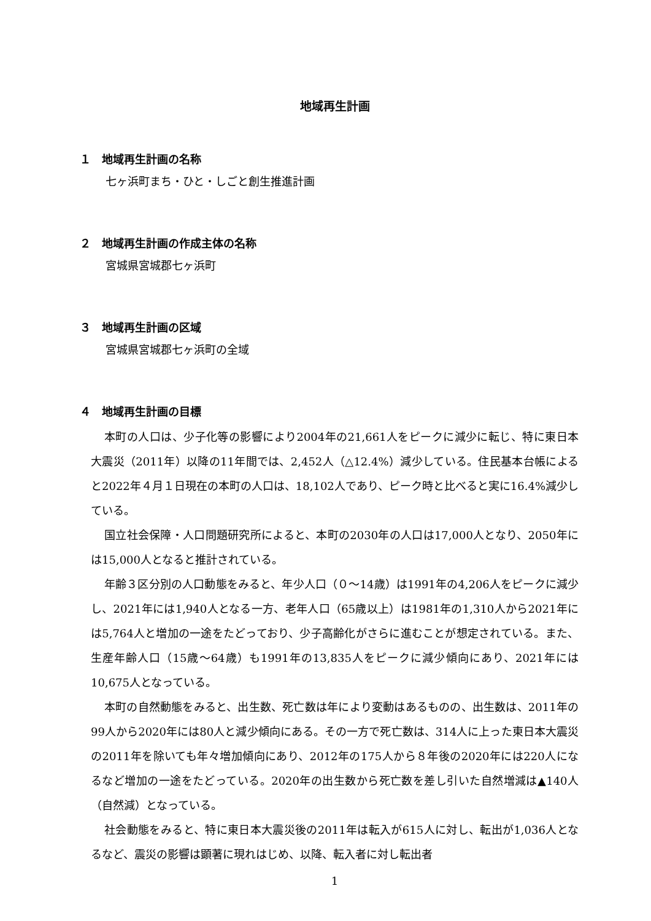地域再生計画
１　地域再生計画の名称
七ヶ浜町まち・ひと・しごと創生推進計画
２　地域再生計画の作成主体の名称
宮城県宮城郡七ヶ浜町
３　地域再生計画の区域
宮城県宮城郡七ヶ浜町の全域
４　地域再生計画の目標
本町の人口は、少子化等の影響により2004年の21,661人をピークに減少に転じ、特に東日本大震災（2011年）以降の11年間では、2,452人（△12.4%）減少している。住民基本台帳によると2022年４月１日現在の本町の人口は、18,102人であり、ピーク時と比べると実に16.4%減少している。
国立社会保障・人口問題研究所によると、本町の2030年の人口は17,000人となり、2050年には15,000人となると推計されている。
年齢３区分別の人口動態をみると、年少人口（０～14歳）は1991年の4,206人をピークに減少し、2021年には1,940人となる一方、老年人口（65歳以上）は1981年の1,310人から2021年には5,764人と増加の一途をたどっており、少子高齢化がさらに進むことが想定されている。また、生産年齢人口（15歳～64歳）も1991年の13,835人をピークに減少傾向にあり、2021年には10,675人となっている。
本町の自然動態をみると、出生数、死亡数は年により変動はあるものの、出生数は、2011年の99人から2020年には80人と減少傾向にある。その一方で死亡数は、314人に上った東日本大震災の2011年を除いても年々増加傾向にあり、2012年の175人から８年後の2020年には220人になるなど増加の一途をたどっている。2020年の出生数から死亡数を差し引いた自然増減は▲140人（自然減）となっている。
社会動態をみると、特に東日本大震災後の2011年は転入が615人に対し、転出が1,036人となるなど、震災の影響は顕著に現れはじめ、以降、転入者に対し転出者
1